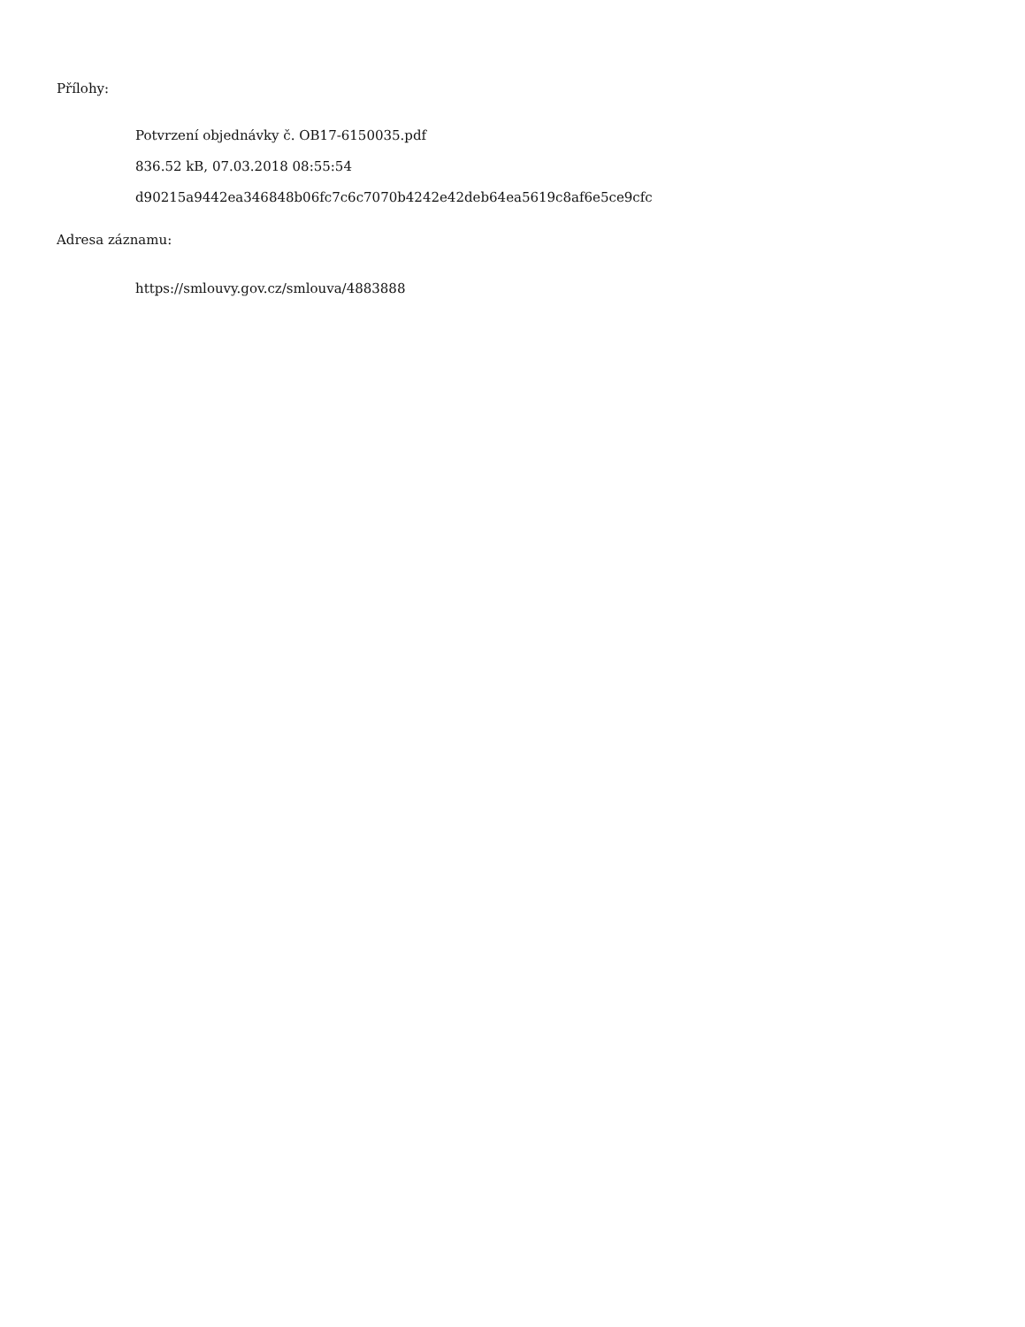Přílohy:
Potvrzení objednávky č. OB17-6150035.pdf
836.52 kB, 07.03.2018 08:55:54
d90215a9442ea346848b06fc7c6c7070b4242e42deb64ea5619c8af6e5ce9cfc
Adresa záznamu:
https://smlouvy.gov.cz/smlouva/4883888